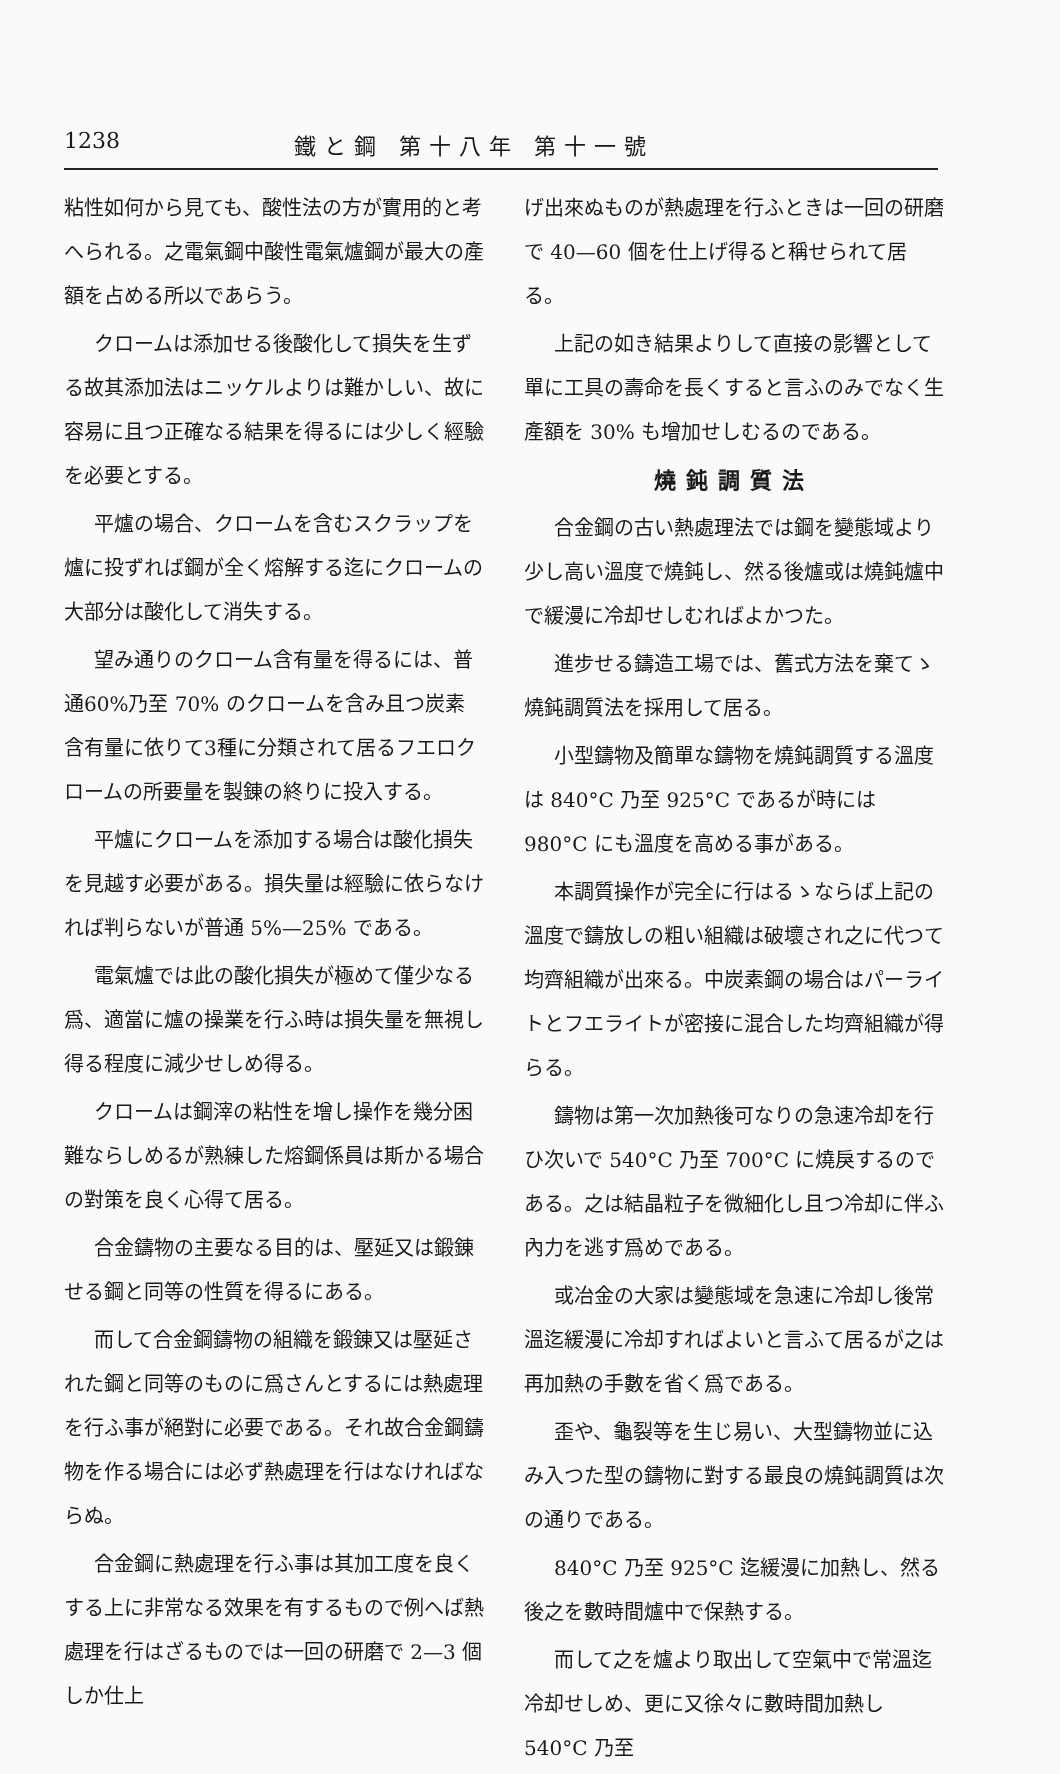1238 鐵と鋼 第十八年 第十一號
粘性如何から見ても、酸性法の方が實用的と考へられる。之電氣鋼中酸性電氣爐鋼が最大の產額を占める所以であらう。
クロームは添加せる後酸化して損失を生ずる故其添加法はニッケルよりは難かしい、故に容易に且つ正確なる結果を得るには少しく經驗を必要とする。
平爐の場合、クロームを含むスクラップを爐に投ずれば鋼が全く熔解する迄にクロームの大部分は酸化して消失する。
望み通りのクローム含有量を得るには、普通60%乃至 70% のクロームを含み且つ炭素含有量に依りて3種に分類されて居るフエロクロームの所要量を製錬の終りに投入する。
平爐にクロームを添加する場合は酸化損失を見越す必要がある。損失量は經驗に依らなければ判らないが普通 5%—25% である。
電氣爐では此の酸化損失が極めて僅少なる爲、適當に爐の操業を行ふ時は損失量を無視し得る程度に減少せしめ得る。
クロームは鋼滓の粘性を增し操作を幾分困難ならしめるが熟練した熔鋼係員は斯かる場合の對策を良く心得て居る。
合金鑄物の主要なる目的は、壓延又は鍛錬せる鋼と同等の性質を得るにある。
而して合金鋼鑄物の組織を鍛錬又は壓延された鋼と同等のものに爲さんとするには熱處理を行ふ事が絕對に必要である。それ故合金鋼鑄物を作る場合には必ず熱處理を行はなければならぬ。
合金鋼に熱處理を行ふ事は其加工度を良くする上に非常なる效果を有するもので例へば熱處理を行はざるものでは一回の研磨で 2—3 個しか仕上
げ出來ぬものが熱處理を行ふときは一回の研磨で 40—60 個を仕上げ得ると稱せられて居る。
上記の如き結果よりして直接の影響として單に工具の壽命を長くすると言ふのみでなく生產額を 30% も增加せしむるのである。
燒鈍調質法
合金鋼の古い熱處理法では鋼を變態域より少し高い溫度で燒鈍し、然る後爐或は燒鈍爐中で緩漫に冷却せしむればよかつた。
進步せる鑄造工場では、舊式方法を棄てゝ燒鈍調質法を採用して居る。
小型鑄物及簡單な鑄物を燒鈍調質する溫度は 840°C 乃至 925°C であるが時には 980°C にも溫度を高める事がある。
本調質操作が完全に行はるゝならば上記の溫度で鑄放しの粗い組織は破壞され之に代つて均齊組織が出來る。中炭素鋼の場合はパーライトとフエライトが密接に混合した均齊組織が得らる。
鑄物は第一次加熱後可なりの急速冷却を行ひ次いで 540°C 乃至 700°C に燒戾するのである。之は結晶粒子を微細化し且つ冷却に伴ふ內力を逃す爲めである。
或冶金の大家は變態域を急速に冷却し後常溫迄緩漫に冷却すればよいと言ふて居るが之は再加熱の手數を省く爲である。
歪や、龜裂等を生じ易い、大型鑄物並に込み入つた型の鑄物に對する最良の燒鈍調質は次の通りである。
840°C 乃至 925°C 迄緩漫に加熱し、然る後之を數時間爐中で保熱する。
而して之を爐より取出して空氣中で常溫迄冷却せしめ、更に又徐々に數時間加熱し 540°C 乃至